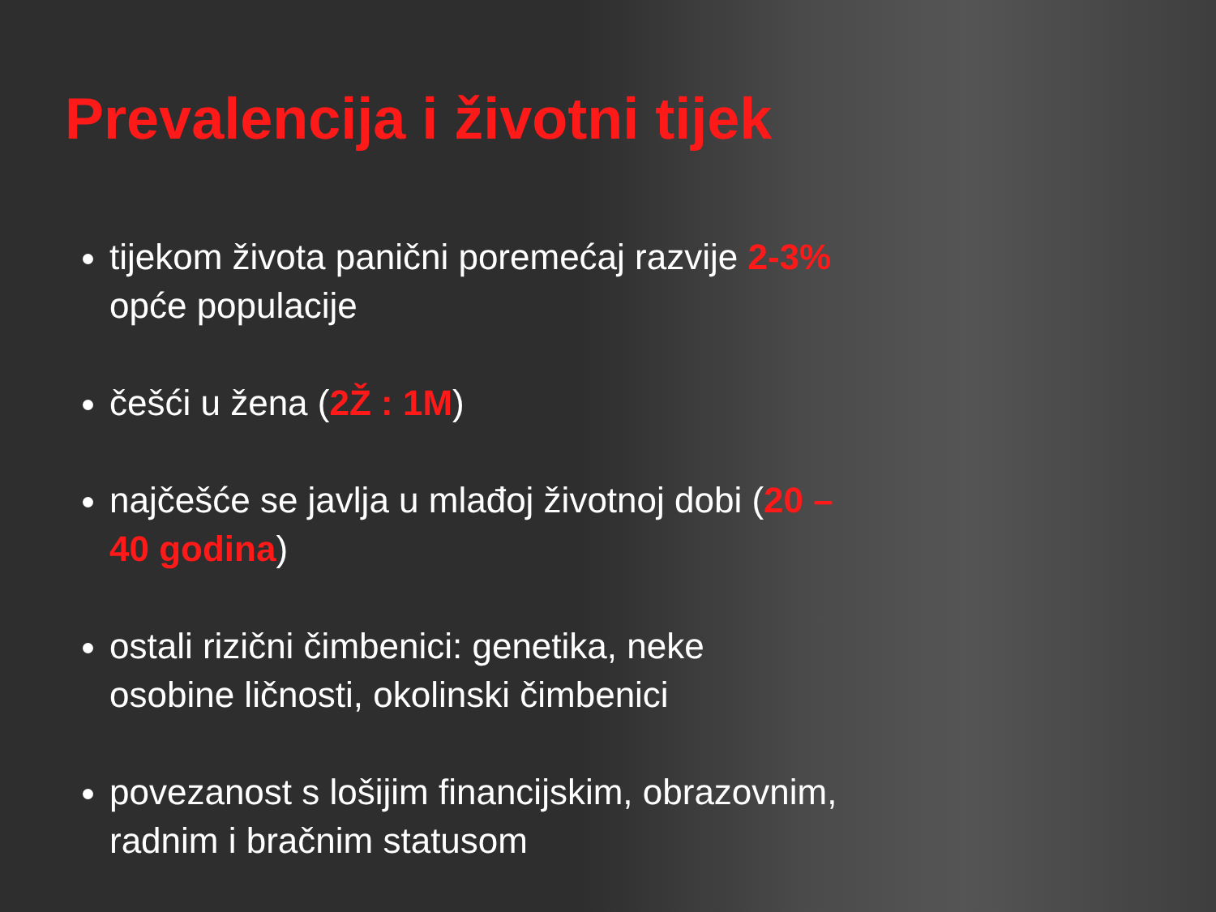Prevalencija i životni tijek
tijekom života panični poremećaj razvije 2-3% opće populacije
češći u žena (2Ž : 1M)
najčešće se javlja u mlađoj životnoj dobi (20 – 40 godina)
ostali rizični čimbenici: genetika, neke osobine ličnosti, okolinski čimbenici
povezanost s lošijim financijskim, obrazovnim, radnim i bračnim statusom